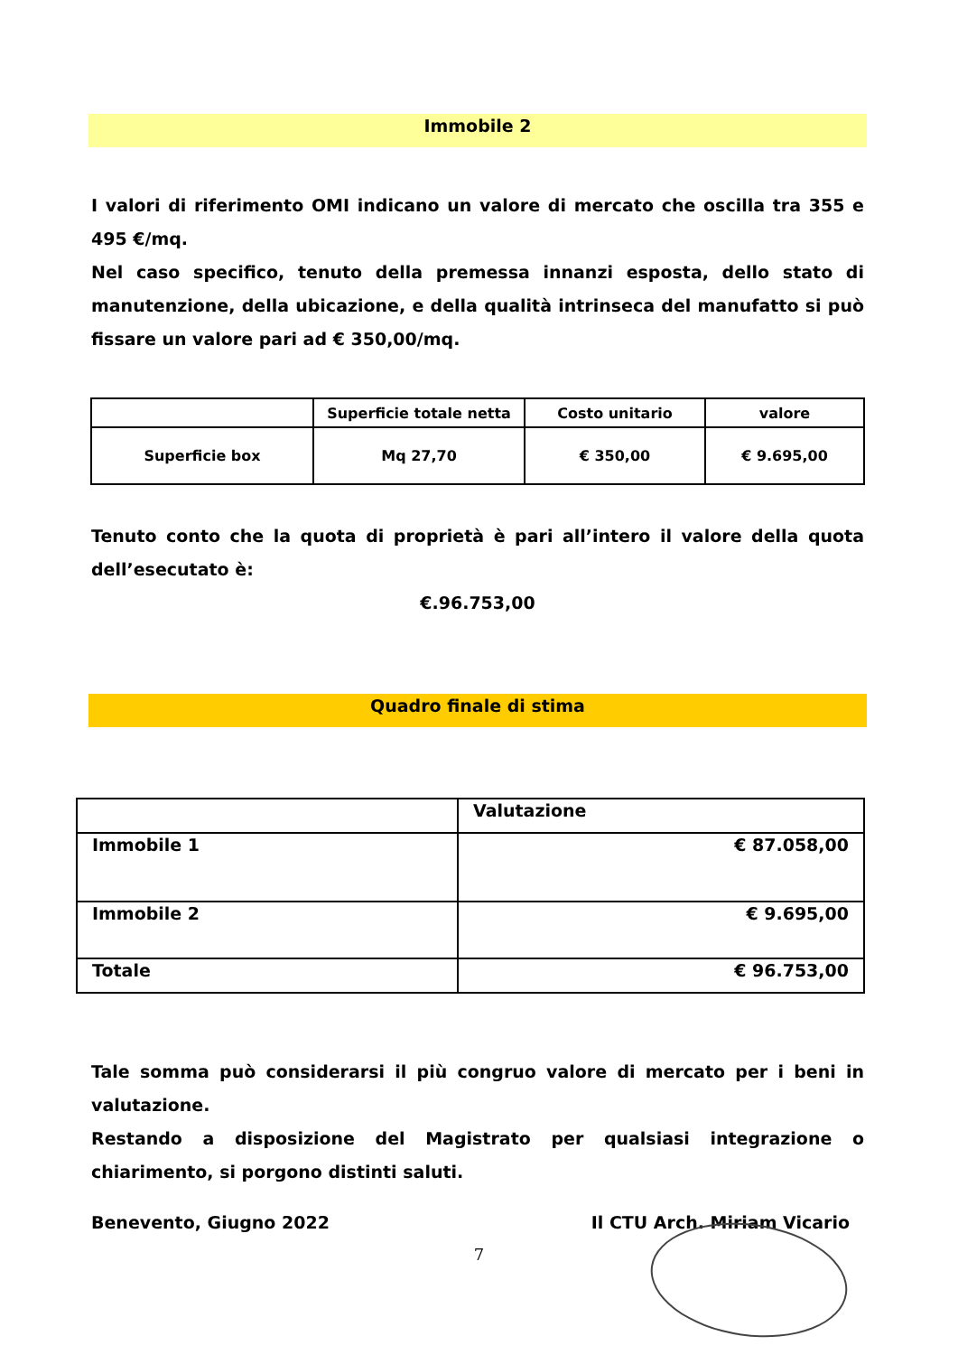Immobile 2
I valori di riferimento OMI indicano un valore di mercato che oscilla tra 355 e 495 €/mq.
Nel caso specifico, tenuto della premessa innanzi esposta, dello stato di manutenzione, della ubicazione, e della qualità intrinseca del manufatto si può fissare un valore pari ad € 350,00/mq.
| | Superficie totale netta | Costo unitario | valore |
| --- | --- | --- | --- |
| Superficie box | Mq 27,70 | € 350,00 | € 9.695,00 |
Tenuto conto che la quota di proprietà è pari all’intero il valore della quota dell’esecutato è:
€.96.753,00
Quadro finale di stima
| | Valutazione |
| Immobile 1 | € 87.058,00 |
| Immobile 2 | € 9.695,00 |
| Totale | € 96.753,00 |
Tale somma può considerarsi il più congruo valore di mercato per i beni in valutazione.
Restando a disposizione del Magistrato per qualsiasi integrazione o chiarimento, si porgono distinti saluti.
Benevento, Giugno 2022 Il CTU Arch. Miriam Vicario
7